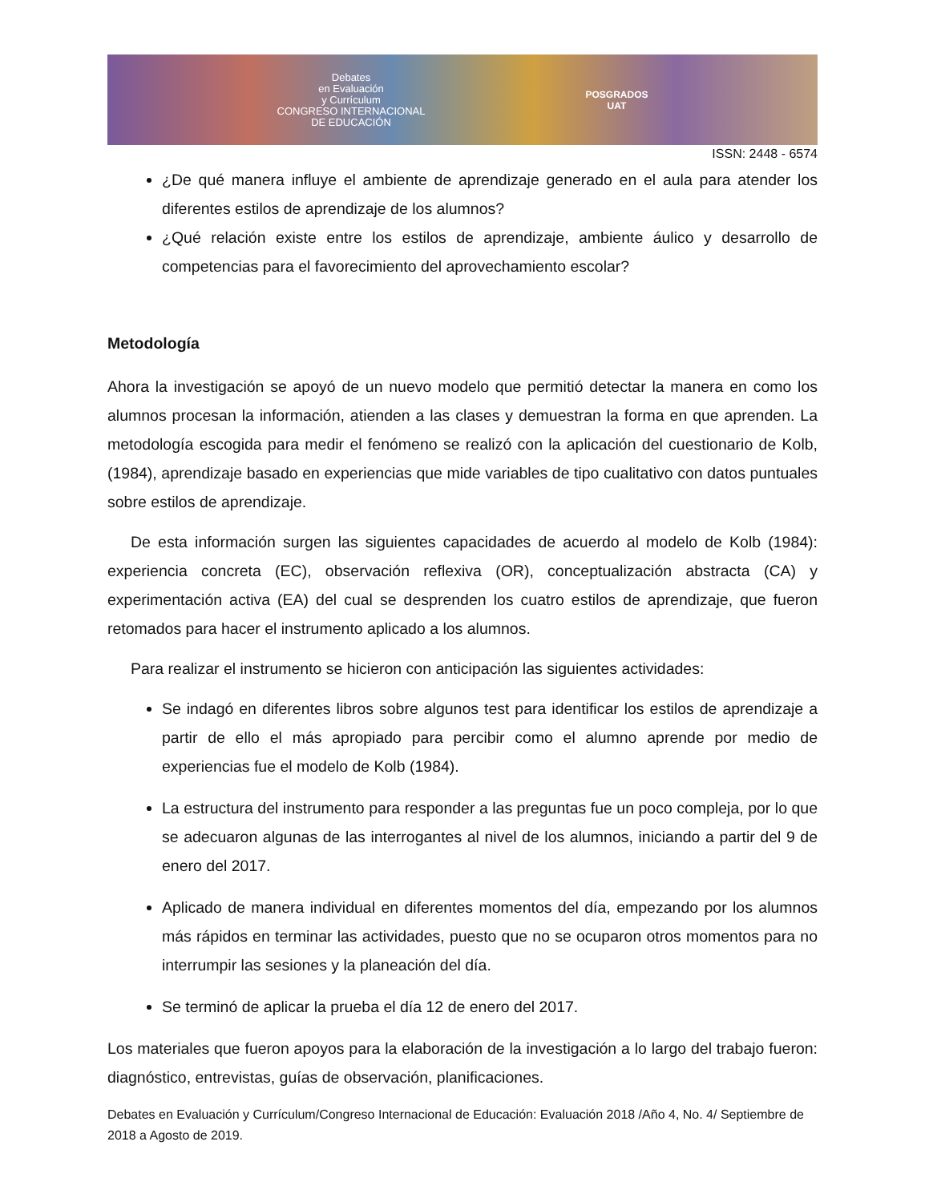Debates
en Evaluación
y Currículum
CONGRESO INTERNACIONAL
DE EDUCACIÓN
POSGRADOS
UAT
ISSN: 2448 - 6574
¿De qué manera influye el ambiente de aprendizaje generado en el aula para atender los diferentes estilos de aprendizaje de los alumnos?
¿Qué relación existe entre los estilos de aprendizaje, ambiente áulico y desarrollo de competencias para el favorecimiento del aprovechamiento escolar?
Metodología
Ahora la investigación se apoyó de un nuevo modelo que permitió detectar la manera en como los alumnos procesan la información, atienden a las clases y demuestran la forma en que aprenden. La metodología escogida para medir el fenómeno se realizó con la aplicación del cuestionario de Kolb, (1984), aprendizaje basado en experiencias que mide variables de tipo cualitativo con datos puntuales sobre estilos de aprendizaje.
De esta información surgen las siguientes capacidades de acuerdo al modelo de Kolb (1984): experiencia concreta (EC), observación reflexiva (OR), conceptualización abstracta (CA) y experimentación activa (EA) del cual se desprenden los cuatro estilos de aprendizaje, que fueron retomados para hacer el instrumento aplicado a los alumnos.
Para realizar el instrumento se hicieron con anticipación las siguientes actividades:
Se indagó en diferentes libros sobre algunos test para identificar los estilos de aprendizaje a partir de ello el más apropiado para percibir como el alumno aprende por medio de experiencias fue el modelo de Kolb (1984).
La estructura del instrumento para responder a las preguntas fue un poco compleja, por lo que se adecuaron algunas de las interrogantes al nivel de los alumnos, iniciando a partir del 9 de enero del 2017.
Aplicado de manera individual en diferentes momentos del día, empezando por los alumnos más rápidos en terminar las actividades, puesto que no se ocuparon otros momentos para no interrumpir las sesiones y la planeación del día.
Se terminó de aplicar la prueba el día 12 de enero del 2017.
Los materiales que fueron apoyos para la elaboración de la investigación a lo largo del trabajo fueron: diagnóstico, entrevistas, guías de observación, planificaciones.
Debates en Evaluación y Currículum/Congreso Internacional de Educación: Evaluación 2018 /Año 4, No. 4/ Septiembre de 2018 a Agosto de 2019.